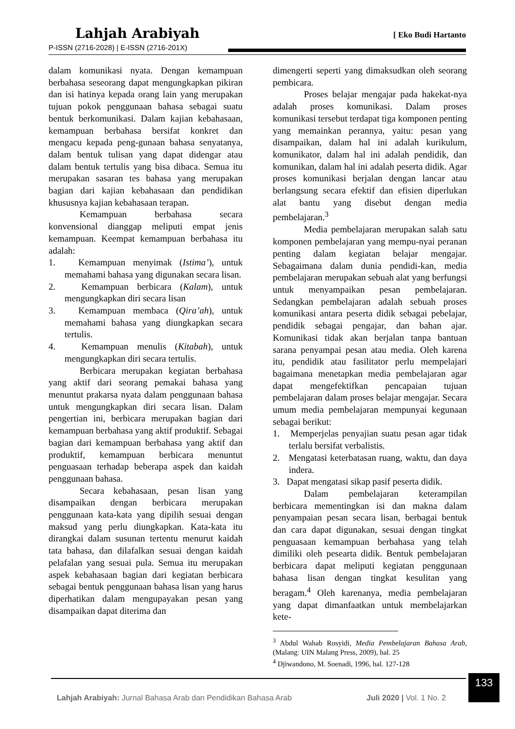Lahjah Arabiyah
[ Eko Budi Hartanto
P-ISSN (2716-2028) | E-ISSN (2716-201X)
dalam komunikasi nyata. Dengan kemampuan berbahasa seseorang dapat mengungkapkan pikiran dan isi hatinya kepada orang lain yang merupakan tujuan pokok penggunaan bahasa sebagai suatu bentuk berkomunikasi. Dalam kajian kebahasaan, kemampuan berbahasa bersifat konkret dan mengacu kepada peng-gunaan bahasa senyatanya, dalam bentuk tulisan yang dapat didengar atau dalam bentuk tertulis yang bisa dibaca. Semua itu merupakan sasaran tes bahasa yang merupakan bagian dari kajian kebahasaan dan pendidikan khususnya kajian kebahasaan terapan.
Kemampuan berbahasa secara konvensional dianggap meliputi empat jenis kemampuan. Keempat kemampuan berbahasa itu adalah:
1. Kemampuan menyimak (Istima’), untuk memahami bahasa yang digunakan secara lisan.
2. Kemampuan berbicara (Kalam), untuk mengungkapkan diri secara lisan
3. Kemampuan membaca (Qira’ah), untuk memahami bahasa yang diungkapkan secara tertulis.
4. Kemampuan menulis (Kitabah), untuk mengungkapkan diri secara tertulis.
Berbicara merupakan kegiatan berbahasa yang aktif dari seorang pemakai bahasa yang menuntut prakarsa nyata dalam penggunaan bahasa untuk mengungkapkan diri secara lisan. Dalam pengertian ini, berbicara merupakan bagian dari kemampuan berbahasa yang aktif produktif. Sebagai bagian dari kemampuan berbahasa yang aktif dan produktif, kemampuan berbicara menuntut penguasaan terhadap beberapa aspek dan kaidah penggunaan bahasa.
Secara kebahasaan, pesan lisan yang disampaikan dengan berbicara merupakan penggunaan kata-kata yang dipilih sesuai dengan maksud yang perlu diungkapkan. Kata-kata itu dirangkai dalam susunan tertentu menurut kaidah tata bahasa, dan dilafalkan sesuai dengan kaidah pelafalan yang sesuai pula. Semua itu merupakan aspek kebahasaan bagian dari kegiatan berbicara sebagai bentuk penggunaan bahasa lisan yang harus diperhatikan dalam mengupayakan pesan yang disampaikan dapat diterima dan
dimengerti seperti yang dimaksudkan oleh seorang pembicara.
Proses belajar mengajar pada hakekat-nya adalah proses komunikasi. Dalam proses komunikasi tersebut terdapat tiga komponen penting yang memainkan perannya, yaitu: pesan yang disampaikan, dalam hal ini adalah kurikulum, komunikator, dalam hal ini adalah pendidik, dan komunikan, dalam hal ini adalah peserta didik. Agar proses komunikasi berjalan dengan lancar atau berlangsung secara efektif dan efisien diperlukan alat bantu yang disebut dengan media pembelajaran.<sup>3</sup>
Media pembelajaran merupakan salah satu komponen pembelajaran yang mempu-nyai peranan penting dalam kegiatan belajar mengajar. Sebagaimana dalam dunia pendidi-kan, media pembelajaran merupakan sebuah alat yang berfungsi untuk menyampaikan pesan pembelajaran. Sedangkan pembelajaran adalah sebuah proses komunikasi antara peserta didik sebagai pebelajar, pendidik sebagai pengajar, dan bahan ajar. Komunikasi tidak akan berjalan tanpa bantuan sarana penyampai pesan atau media. Oleh karena itu, pendidik atau fasilitator perlu mempelajari bagaimana menetapkan media pembelajaran agar dapat mengefektifkan pencapaian tujuan pembelajaran dalam proses belajar mengajar. Secara umum media pembelajaran mempunyai kegunaan sebagai berikut:
1. Memperjelas penyajian suatu pesan agar tidak terlalu bersifat verbalistis.
2. Mengatasi keterbatasan ruang, waktu, dan daya indera.
3. Dapat mengatasi sikap pasif peserta didik.
Dalam pembelajaran keterampilan berbicara mementingkan isi dan makna dalam penyampaian pesan secara lisan, berbagai bentuk dan cara dapat digunakan, sesuai dengan tingkat penguasaan kemampuan berbahasa yang telah dimiliki oleh pesearta didik. Bentuk pembelajaran berbicara dapat meliputi kegiatan penggunaan bahasa lisan dengan tingkat kesulitan yang beragam.<sup>4</sup> Oleh karenanya, media pembelajaran yang dapat dimanfaatkan untuk membelajarkan kete-
<sup>3</sup> Abdul Wahab Rosyidi, Media Pembelajaran Bahasa Arab, (Malang: UIN Malang Press, 2009), hal. 25
<sup>4</sup> Djiwandono, M. Soenadi, 1996, hal. 127-128
Lahjah Arabiyah: Jurnal Bahasa Arab dan Pendidikan Bahasa Arab
Juli 2020 | Vol. 1 No. 2
133